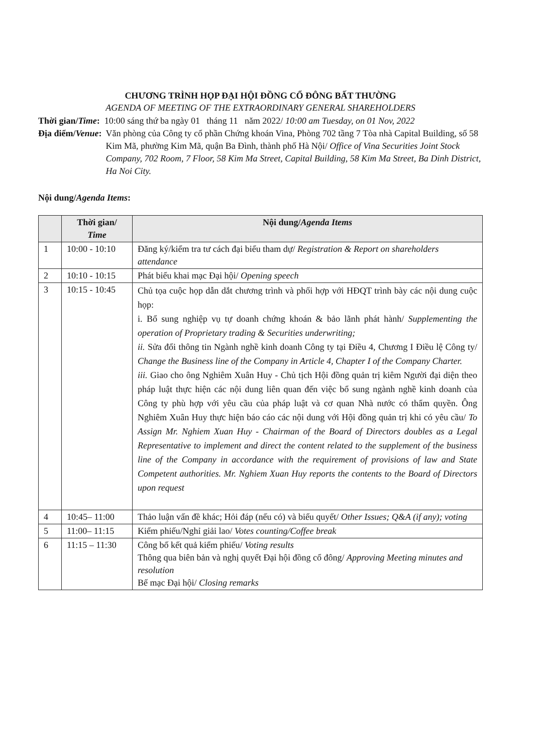CHƯƠNG TRÌNH HỌP ĐẠI HỘI ĐỒNG CỔ ĐÔNG BẤT THƯỜNG
AGENDA OF MEETING OF THE EXTRAORDINARY GENERAL SHAREHOLDERS
Thời gian/Time: 10:00 sáng thứ ba ngày 01 tháng 11 năm 2022/ 10:00 am Tuesday, on 01 Nov, 2022
Địa điểm/Venue: Văn phòng của Công ty cổ phần Chứng khoán Vina, Phòng 702 tầng 7 Tòa nhà Capital Building, số 58 Kim Mã, phường Kim Mã, quận Ba Đình, thành phố Hà Nội/ Office of Vina Securities Joint Stock Company, 702 Room, 7 Floor, 58 Kim Ma Street, Capital Building, 58 Kim Ma Street, Ba Dinh District, Ha Noi City.
Nội dung/Agenda Items:
| | Thời gian/ Time | Nội dung/ Agenda Items |
| --- | --- | --- |
| 1 | 10:00 - 10:10 | Đăng ký/kiểm tra tư cách đại biểu tham dự/ Registration & Report on shareholders attendance |
| 2 | 10:10 - 10:15 | Phát biểu khai mạc Đại hội/ Opening speech |
| 3 | 10:15 - 10:45 | Chủ tọa cuộc họp dẫn dắt chương trình và phối hợp với HĐQT trình bày các nội dung cuộc họp: i. Bổ sung nghiệp vụ tự doanh chứng khoán & bảo lãnh phát hành/ Supplementing the operation of Proprietary trading & Securities underwriting; ii. Sửa đổi thông tin Ngành nghề kinh doanh Công ty tại Điều 4, Chương I Điều lệ Công ty/ Change the Business line of the Company in Article 4, Chapter I of the Company Charter. iii. Giao cho ông Nghiêm Xuân Huy - Chủ tịch Hội đồng quản trị kiêm Người đại diện theo pháp luật thực hiện các nội dung liên quan đến việc bổ sung ngành nghề kinh doanh của Công ty phù hợp với yêu cầu của pháp luật và cơ quan Nhà nước có thẩm quyền. Ông Nghiêm Xuân Huy thực hiện báo cáo các nội dung với Hội đồng quản trị khi có yêu cầu/ To Assign Mr. Nghiem Xuan Huy - Chairman of the Board of Directors doubles as a Legal Representative to implement and direct the content related to the supplement of the business line of the Company in accordance with the requirement of provisions of law and State Competent authorities. Mr. Nghiem Xuan Huy reports the contents to the Board of Directors upon request |
| 4 | 10:45– 11:00 | Thảo luận vấn đề khác; Hỏi đáp (nếu có) và biểu quyết/ Other Issues; Q&A (if any); voting |
| 5 | 11:00– 11:15 | Kiểm phiếu/Nghỉ giải lao/ Votes counting/Coffee break |
| 6 | 11:15 – 11:30 | Công bố kết quả kiểm phiếu/ Voting results Thông qua biên bản và nghị quyết Đại hội đồng cổ đông/ Approving Meeting minutes and resolution Bế mạc Đại hội/ Closing remarks |